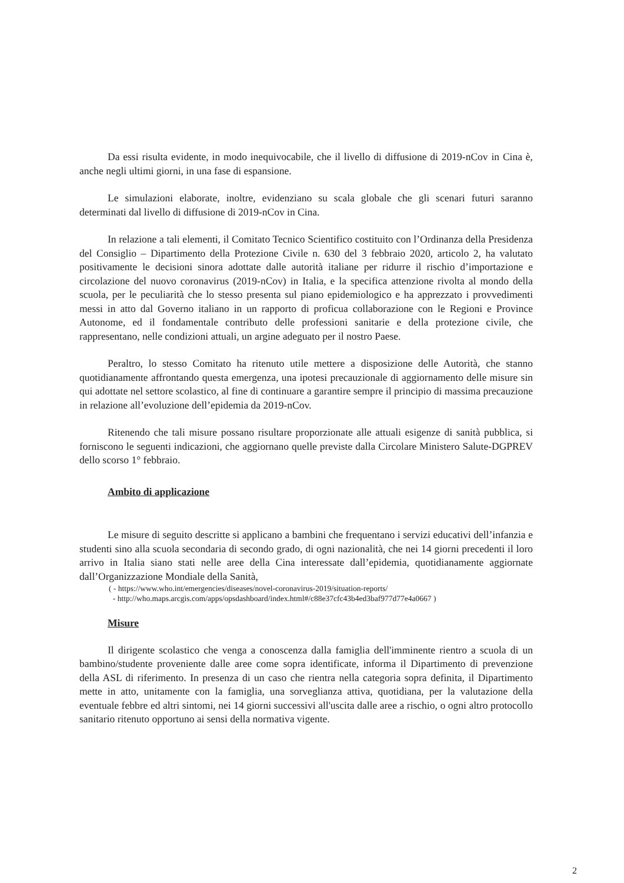Da essi risulta evidente, in modo inequivocabile, che il livello di diffusione di 2019-nCov in Cina è, anche negli ultimi giorni, in una fase di espansione.
Le simulazioni elaborate, inoltre, evidenziano su scala globale che gli scenari futuri saranno determinati dal livello di diffusione di 2019-nCov in Cina.
In relazione a tali elementi, il Comitato Tecnico Scientifico costituito con l’Ordinanza della Presidenza del Consiglio – Dipartimento della Protezione Civile n. 630 del 3 febbraio 2020, articolo 2, ha valutato positivamente le decisioni sinora adottate dalle autorità italiane per ridurre il rischio d’importazione e circolazione del nuovo coronavirus (2019-nCov) in Italia, e la specifica attenzione rivolta al mondo della scuola, per le peculiarità che lo stesso presenta sul piano epidemiologico e ha apprezzato i provvedimenti messi in atto dal Governo italiano in un rapporto di proficua collaborazione con le Regioni e Province Autonome, ed il fondamentale contributo delle professioni sanitarie e della protezione civile, che rappresentano, nelle condizioni attuali, un argine adeguato per il nostro Paese.
Peraltro, lo stesso Comitato ha ritenuto utile mettere a disposizione delle Autorità, che stanno quotidianamente affrontando questa emergenza, una ipotesi precauzionale di aggiornamento delle misure sin qui adottate nel settore scolastico, al fine di continuare a garantire sempre il principio di massima precauzione in relazione all’evoluzione dell’epidemia da 2019-nCov.
Ritenendo che tali misure possano risultare proporzionate alle attuali esigenze di sanità pubblica, si forniscono le seguenti indicazioni, che aggiornano quelle previste dalla Circolare Ministero Salute-DGPREV dello scorso 1° febbraio.
Ambito di applicazione
Le misure di seguito descritte si applicano a bambini che frequentano i servizi educativi dell’infanzia e studenti sino alla scuola secondaria di secondo grado, di ogni nazionalità, che nei 14 giorni precedenti il loro arrivo in Italia siano stati nelle aree della Cina interessate dall’epidemia, quotidianamente aggiornate dall’Organizzazione Mondiale della Sanità,
( - https://www.who.int/emergencies/diseases/novel-coronavirus-2019/situation-reports/
- http://who.maps.arcgis.com/apps/opsdashboard/index.html#/c88e37cfc43b4ed3baf977d77e4a0667 )
Misure
Il dirigente scolastico che venga a conoscenza dalla famiglia dell'imminente rientro a scuola di un bambino/studente proveniente dalle aree come sopra identificate, informa il Dipartimento di prevenzione della ASL di riferimento. In presenza di un caso che rientra nella categoria sopra definita, il Dipartimento mette in atto, unitamente con la famiglia, una sorveglianza attiva, quotidiana, per la valutazione della eventuale febbre ed altri sintomi, nei 14 giorni successivi all'uscita dalle aree a rischio, o ogni altro protocollo sanitario ritenuto opportuno ai sensi della normativa vigente.
2